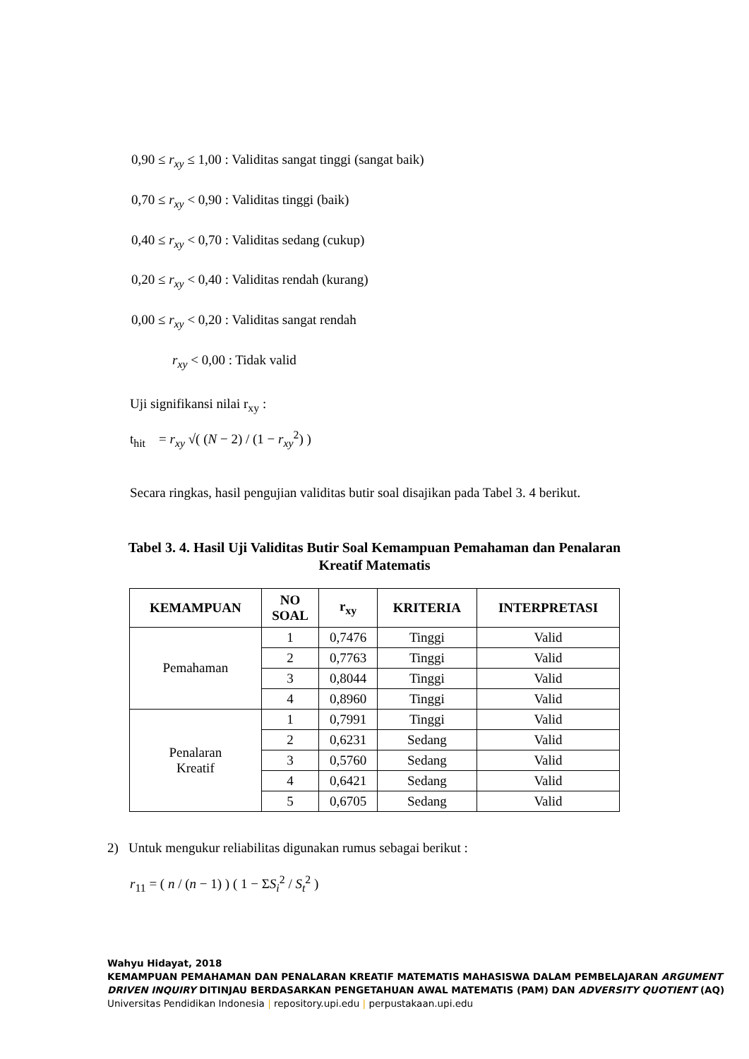0,90 ≤ r<sub>xy</sub> ≤ 1,00 : Validitas sangat tinggi (sangat baik)
0,70 ≤ r<sub>xy</sub> < 0,90 : Validitas tinggi (baik)
0,40 ≤ r<sub>xy</sub> < 0,70 : Validitas sedang (cukup)
0,20 ≤ r<sub>xy</sub> < 0,40 : Validitas rendah (kurang)
0,00 ≤ r<sub>xy</sub> < 0,20 : Validitas sangat rendah
r<sub>xy</sub> < 0,00 : Tidak valid
Uji signifikansi nilai r<sub>xy</sub> :
t<sub>hit</sub> = r<sub>xy</sub> √( (N − 2) / (1 − r<sub>xy</sub><sup>2</sup>) )
Secara ringkas, hasil pengujian validitas butir soal disajikan pada Tabel 3. 4 berikut.
Tabel 3. 4. Hasil Uji Validitas Butir Soal Kemampuan Pemahaman dan Penalaran Kreatif Matematis
| KEMAMPUAN | NO SOAL | r<sub>xy</sub> | KRITERIA | INTERPRETASI |
| --- | --- | --- | --- | --- |
| Pemahaman | 1 | 0,7476 | Tinggi | Valid |
| | 2 | 0,7763 | Tinggi | Valid |
| | 3 | 0,8044 | Tinggi | Valid |
| | 4 | 0,8960 | Tinggi | Valid |
| Penalaran Kreatif | 1 | 0,7991 | Tinggi | Valid |
| | 2 | 0,6231 | Sedang | Valid |
| | 3 | 0,5760 | Sedang | Valid |
| | 4 | 0,6421 | Sedang | Valid |
| | 5 | 0,6705 | Sedang | Valid |
2) Untuk mengukur reliabilitas digunakan rumus sebagai berikut :
r<sub>11</sub> = ( n / (n − 1) ) ( 1 − ΣS<sub>i</sub><sup>2</sup> / S<sub>t</sub><sup>2</sup> )
Wahyu Hidayat, 2018
KEMAMPUAN PEMAHAMAN DAN PENALARAN KREATIF MATEMATIS MAHASISWA DALAM PEMBELAJARAN ARGUMENT DRIVEN INQUIRY DITINJAU BERDASARKAN PENGETAHUAN AWAL MATEMATIS (PAM) DAN ADVERSITY QUOTIENT (AQ)
Universitas Pendidikan Indonesia | repository.upi.edu | perpustakaan.upi.edu